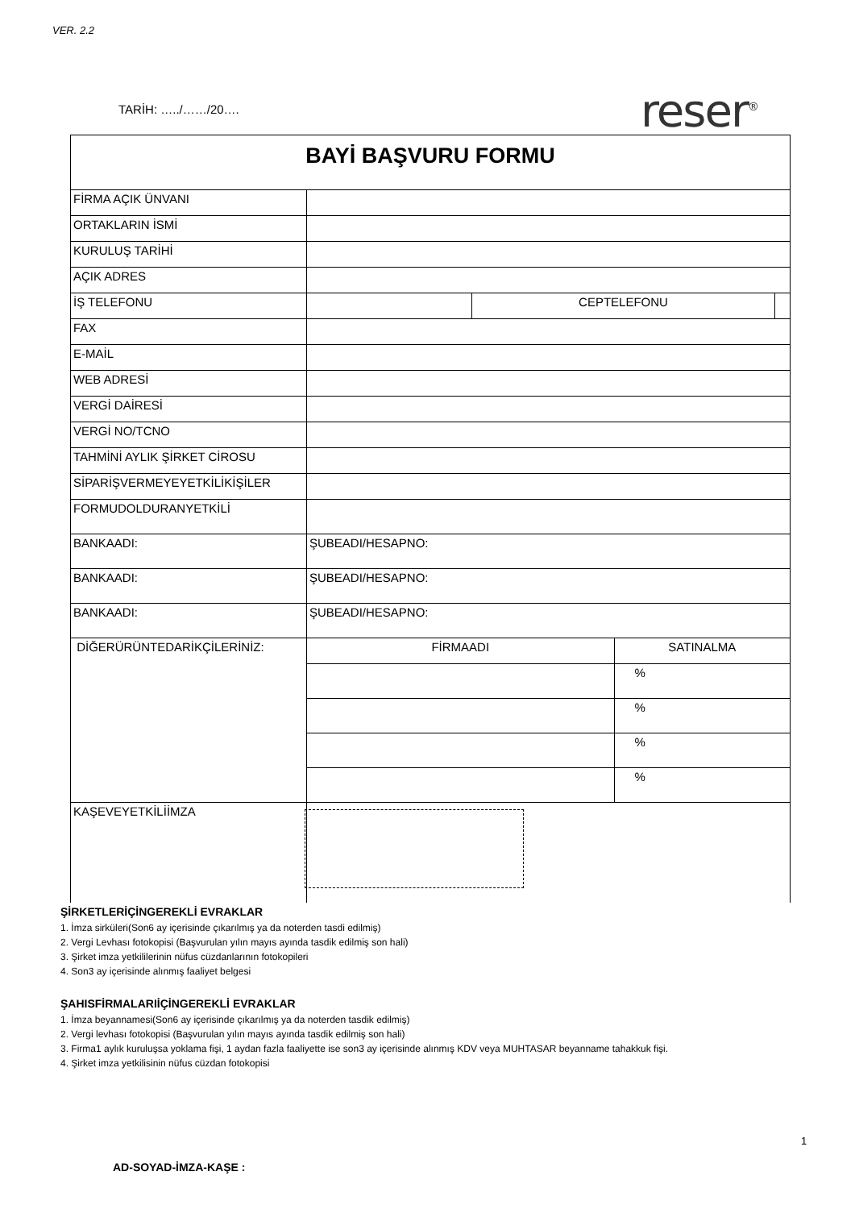VER. 2.2
TARİH: …../……/20…. reser<sup>®</sup>
| BAYİ BAŞVURU FORMU | | | | |
| FİRMA AÇIK ÜNVANI | | | | |
| ORTAKLARIN İSMİ | | | | |
| KURULUŞ TARİHİ | | | | |
| AÇIK ADRES | | | | |
| İŞ TELEFONU | | CEPTELEFONU | | |
| FAX | | | | |
| E-MAİL | | | | |
| WEB ADRESİ | | | | |
| VERGİ DAİRESİ | | | | |
| VERGİ NO/TCNO | | | | |
| TAHMİNİ AYLIK ŞİRKET CİROSU | | | | |
| SİPARİŞVERMEYEYETKİLİKİŞİLER | | | | |
| FORMUDOLDURANYETKİLİ | | | | |
| BANKAADI: | ŞUBEADI/HESAPNO: | | | |
| BANKAADI: | ŞUBEADI/HESAPNO: | | | |
| BANKAADI: | ŞUBEADI/HESAPNO: | | | |
| DİĞERÜRÜNTEDARİKÇİLERİNİZ: | FİRMAADI | | SATINALMA | |
| | | | % | |
| | | | % | |
| | | | % | |
| | | | % | |
| KAŞEVEYETKİLİİMZA | | | | |
ŞİRKETLERİÇİNGEREKLİ EVRAKLAR
1. İmza sirküleri(Son6 ay içerisinde çıkarılmış ya da noterden tasdi edilmiş)
2. Vergi Levhası fotokopisi (Başvurulan yılın mayıs ayında tasdik edilmiş son hali)
3. Şirket imza yetkililerinin nüfus cüzdanlarının fotokopileri
4. Son3 ay içerisinde alınmış faaliyet belgesi
ŞAHISFİRMALARIİÇİNGEREKLİ EVRAKLAR
1. İmza beyannamesi(Son6 ay içerisinde çıkarılmış ya da noterden tasdik edilmiş)
2. Vergi levhası fotokopisi (Başvurulan yılın mayıs ayında tasdik edilmiş son hali)
3. Firma1 aylık kuruluşsa yoklama fişi, 1 aydan fazla faaliyette ise son3 ay içerisinde alınmış KDV veya MUHTASAR beyanname tahakkuk fişi.
4. Şirket imza yetkilisinin nüfus cüzdan fotokopisi
1
AD-SOYAD-İMZA-KAŞE :